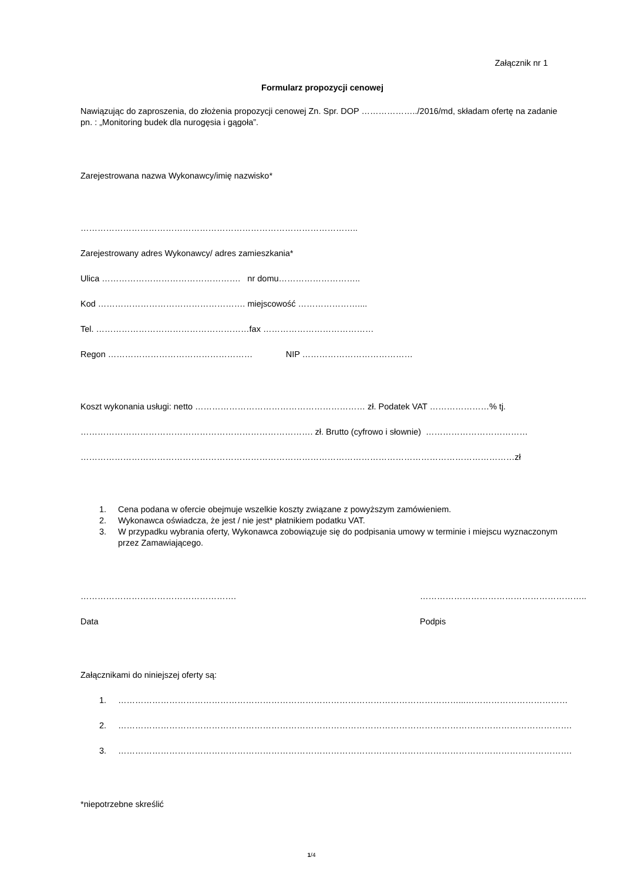Załącznik nr 1
Formularz propozycji cenowej
Nawiązując do zaproszenia, do złożenia propozycji cenowej Zn. Spr. DOP ………………../2016/md, składam ofertę na zadanie pn. : „Monitoring budek dla nurogęsia i gągoła”.
Zarejestrowana nazwa Wykonawcy/imię nazwisko*
……………………………………………………………………………………..
Zarejestrowany adres Wykonawcy/ adres zamieszkania*
Ulica …………………………………………. nr domu………………………..
Kod ……………………………………………. miejscowość …………………....
Tel. ………………………………………………fax …………………………………
Regon …………………………………………… NIP …………………………………
Koszt wykonania usługi: netto …………………………………………………… zł. Podatek VAT …………………% tj.
………………………………………………………………………. zł. Brutto (cyfrowo i słownie) ………………………………
………………………………………………………………………………………………………………………………………zł
1. Cena podana w ofercie obejmuje wszelkie koszty związane z powyższym zamówieniem.
2. Wykonawca oświadcza, że jest / nie jest* płatnikiem podatku VAT.
3. W przypadku wybrania oferty, Wykonawca zobowiązuje się do podpisania umowy w terminie i miejscu wyznaczonym przez Zamawiającego.
………………………………………………. …………………………………………………..
Data Podpis
Załącznikami do niniejszej oferty są:
1. …………………………………………………………………………………………………………...………………………………
2. …………………………………………………………………………………………………………………………………………….
3. …………………………………………………………………………………………………………………………………………….
*niepotrzebne skreślić
1/4